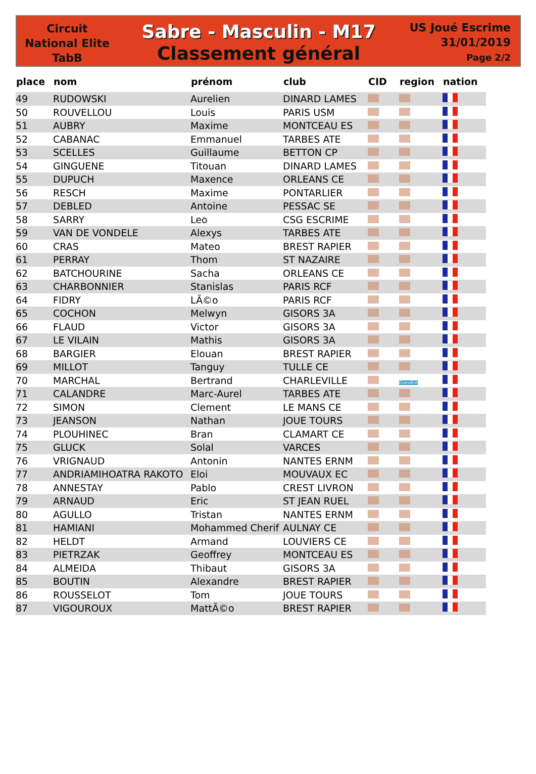Circuit
National Elite
TabB
Sabre - Masculin - M17
Classement général
US Joué Escrime
31/01/2019
Page 2/2
| place | nom | prénom | club | CID | region | nation |
| --- | --- | --- | --- | --- | --- | --- |
| 49 | RUDOWSKI | Aurelien | DINARD LAMES | | | |
| 50 | ROUVELLOU | Louis | PARIS USM | | | |
| 51 | AUBRY | Maxime | MONTCEAU ES | | | |
| 52 | CABANAC | Emmanuel | TARBES ATE | | | |
| 53 | SCELLES | Guillaume | BETTON CP | | | |
| 54 | GINGUENE | Titouan | DINARD LAMES | | | |
| 55 | DUPUCH | Maxence | ORLEANS CE | | | |
| 56 | RESCH | Maxime | PONTARLIER | | | |
| 57 | DEBLED | Antoine | PESSAC SE | | | |
| 58 | SARRY | Leo | CSG ESCRIME | | | |
| 59 | VAN DE VONDELE | Alexys | TARBES ATE | | | |
| 60 | CRAS | Mateo | BREST RAPIER | | | |
| 61 | PERRAY | Thom | ST NAZAIRE | | | |
| 62 | BATCHOURINE | Sacha | ORLEANS CE | | | |
| 63 | CHARBONNIER | Stanislas | PARIS RCF | | | |
| 64 | FIDRY | LÃ©o | PARIS RCF | | | |
| 65 | COCHON | Melwyn | GISORS 3A | | | |
| 66 | FLAUD | Victor | GISORS 3A | | | |
| 67 | LE VILAIN | Mathis | GISORS 3A | | | |
| 68 | BARGIER | Elouan | BREST RAPIER | | | |
| 69 | MILLOT | Tanguy | TULLE CE | | | |
| 70 | MARCHAL | Bertrand | CHARLEVILLE | | GrandEst | |
| 71 | CALANDRE | Marc-Aurel | TARBES ATE | | | |
| 72 | SIMON | Clement | LE MANS CE | | | |
| 73 | JEANSON | Nathan | JOUE TOURS | | | |
| 74 | PLOUHINEC | Bran | CLAMART CE | | | |
| 75 | GLUCK | Solal | VARCES | | | |
| 76 | VRIGNAUD | Antonin | NANTES ERNM | | | |
| 77 | ANDRIAMIHOATRA RAKOTO | Eloi | MOUVAUX EC | | | |
| 78 | ANNESTAY | Pablo | CREST LIVRON | | | |
| 79 | ARNAUD | Eric | ST JEAN RUEL | | | |
| 80 | AGULLO | Tristan | NANTES ERNM | | | |
| 81 | HAMIANI | Mohammed Cherif | AULNAY CE | | | |
| 82 | HELDT | Armand | LOUVIERS CE | | | |
| 83 | PIETRZAK | Geoffrey | MONTCEAU ES | | | |
| 84 | ALMEIDA | Thibaut | GISORS 3A | | | |
| 85 | BOUTIN | Alexandre | BREST RAPIER | | | |
| 86 | ROUSSELOT | Tom | JOUE TOURS | | | |
| 87 | VIGOUROUX | MattÃ©o | BREST RAPIER | | | |